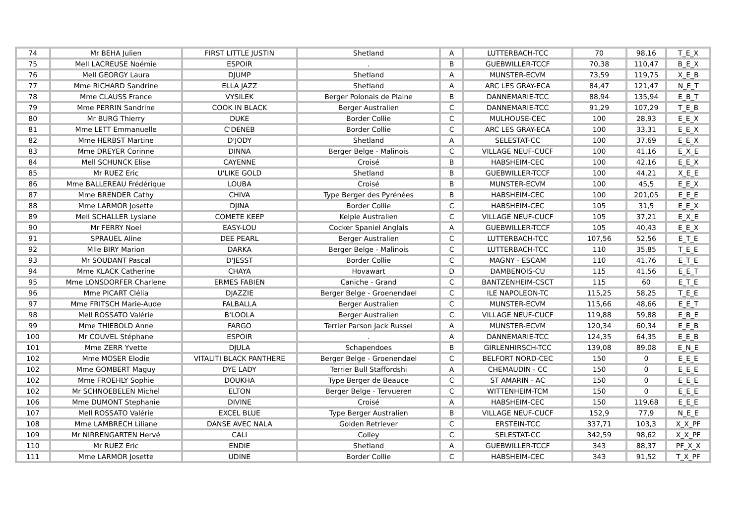| 74 | Mr BEHA Julien | FIRST LITTLE JUSTIN | Shetland | A | LUTTERBACH-TCC | 70 | 98,16 | T_E_X |
| 75 | Mell LACREUSE Noémie | ESPOIR | . | B | GUEBWILLER-TCCF | 70,38 | 110,47 | B_E_X |
| 76 | Mell GEORGY Laura | DJUMP | Shetland | A | MUNSTER-ECVM | 73,59 | 119,75 | X_E_B |
| 77 | Mme RICHARD Sandrine | ELLA JAZZ | Shetland | A | ARC LES GRAY-ECA | 84,47 | 121,47 | N_E_T |
| 78 | Mme CLAUSS France | VYSILEK | Berger Polonais de Plaine | B | DANNEMARIE-TCC | 88,94 | 135,94 | E_B_T |
| 79 | Mme PERRIN Sandrine | COOK IN BLACK | Berger Australien | C | DANNEMARIE-TCC | 91,29 | 107,29 | T_E_B |
| 80 | Mr BURG Thierry | DUKE | Border Collie | C | MULHOUSE-CEC | 100 | 28,93 | E_E_X |
| 81 | Mme LETT Emmanuelle | C'DENEB | Border Collie | C | ARC LES GRAY-ECA | 100 | 33,31 | E_E_X |
| 82 | Mme HERBST Martine | D'JODY | Shetland | A | SELESTAT-CC | 100 | 37,69 | E_E_X |
| 83 | Mme DREYER Corinne | DINNA | Berger Belge - Malinois | C | VILLAGE NEUF-CUCF | 100 | 41,16 | E_X_E |
| 84 | Mell SCHUNCK Elise | CAYENNE | Croisé | B | HABSHEIM-CEC | 100 | 42,16 | E_E_X |
| 85 | Mr RUEZ Eric | U'LIKE GOLD | Shetland | B | GUEBWILLER-TCCF | 100 | 44,21 | X_E_E |
| 86 | Mme BALLEREAU Frédérique | LOUBA | Croisé | B | MUNSTER-ECVM | 100 | 45,5 | E_E_X |
| 87 | Mme BRENDER Cathy | CHIVA | Type Berger des Pyrénées | B | HABSHEIM-CEC | 100 | 201,05 | E_E_E |
| 88 | Mme LARMOR Josette | DJINA | Border Collie | C | HABSHEIM-CEC | 105 | 31,5 | E_E_X |
| 89 | Mell SCHALLER Lysiane | COMETE KEEP | Kelpie Australien | C | VILLAGE NEUF-CUCF | 105 | 37,21 | E_X_E |
| 90 | Mr FERRY Noel | EASY-LOU | Cocker Spaniel Anglais | A | GUEBWILLER-TCCF | 105 | 40,43 | E_E_X |
| 91 | SPRAUEL Aline | DEE PEARL | Berger Australien | C | LUTTERBACH-TCC | 107,56 | 52,56 | E_T_E |
| 92 | Mlle BIRY Marion | DARKA | Berger Belge - Malinois | C | LUTTERBACH-TCC | 110 | 35,85 | T_E_E |
| 93 | Mr SOUDANT Pascal | D'JESST | Border Collie | C | MAGNY - ESCAM | 110 | 41,76 | E_T_E |
| 94 | Mme KLACK Catherine | CHAYA | Hovawart | D | DAMBENOIS-CU | 115 | 41,56 | E_E_T |
| 95 | Mme LONSDORFER Charlene | ERMES FABIEN | Caniche - Grand | C | BANTZENHEIM-CSCT | 115 | 60 | E_T_E |
| 96 | Mme PICART Clélia | DJAZZIE | Berger Belge - Groenendael | C | ILE NAPOLEON-TC | 115,25 | 58,25 | T_E_E |
| 97 | Mme FRITSCH Marie-Aude | FALBALLA | Berger Australien | C | MUNSTER-ECVM | 115,66 | 48,66 | E_E_T |
| 98 | Mell ROSSATO Valérie | B'LOOLA | Berger Australien | C | VILLAGE NEUF-CUCF | 119,88 | 59,88 | E_B_E |
| 99 | Mme THIEBOLD Anne | FARGO | Terrier Parson Jack Russel | A | MUNSTER-ECVM | 120,34 | 60,34 | E_E_B |
| 100 | Mr COUVEL Stéphane | ESPOIR | . | A | DANNEMARIE-TCC | 124,35 | 64,35 | E_E_B |
| 101 | Mme ZERR Yvette | DJULA | Schapendoes | B | GIRLENHIRSCH-TCC | 139,08 | 89,08 | E_N_E |
| 102 | Mme MOSER Elodie | VITALITI BLACK PANTHERE | Berger Belge - Groenendael | C | BELFORT NORD-CEC | 150 | 0 | E_E_E |
| 102 | Mme GOMBERT Maguy | DYE LADY | Terrier Bull Staffordshi | A | CHEMAUDIN - CC | 150 | 0 | E_E_E |
| 102 | Mme FROEHLY Sophie | DOUKHA | Type Berger de Beauce | C | ST AMARIN - AC | 150 | 0 | E_E_E |
| 102 | Mr SCHNOEBELEN Michel | ELTON | Berger Belge - Tervueren | C | WITTENHEIM-TCM | 150 | 0 | E_E_E |
| 106 | Mme DUMONT Stephanie | DIVINE | Croisé | A | HABSHEIM-CEC | 150 | 119,68 | E_E_E |
| 107 | Mell ROSSATO Valérie | EXCEL BLUE | Type Berger Australien | B | VILLAGE NEUF-CUCF | 152,9 | 77,9 | N_E_E |
| 108 | Mme LAMBRECH Liliane | DANSE AVEC NALA | Golden Retriever | C | ERSTEIN-TCC | 337,71 | 103,3 | X_X_PF |
| 109 | Mr NIRRENGARTEN Hervé | CALI | Colley | C | SELESTAT-CC | 342,59 | 98,62 | X_X_PF |
| 110 | Mr RUEZ Eric | ENDIE | Shetland | A | GUEBWILLER-TCCF | 343 | 88,37 | PF_X_X |
| 111 | Mme LARMOR Josette | UDINE | Border Collie | C | HABSHEIM-CEC | 343 | 91,52 | T_X_PF |